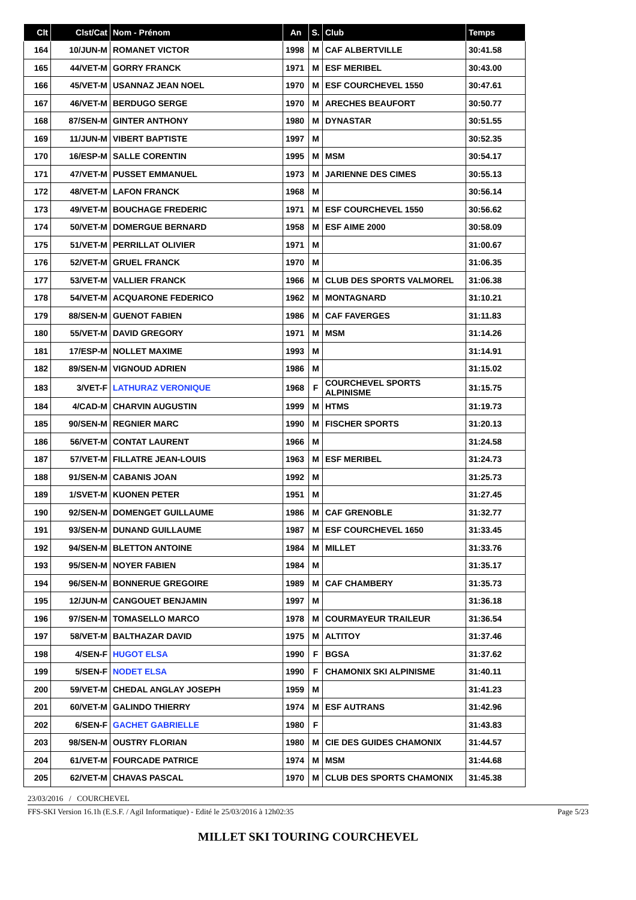| Clt | Clst/Cat | Nom - Prénom | An | S. | Club | Temps |
| --- | --- | --- | --- | --- | --- | --- |
| 164 | 10/JUN-M | ROMANET VICTOR | 1998 | M | CAF ALBERTVILLE | 30:41.58 |
| 165 | 44/VET-M | GORRY FRANCK | 1971 | M | ESF MERIBEL | 30:43.00 |
| 166 | 45/VET-M | USANNAZ JEAN NOEL | 1970 | M | ESF COURCHEVEL 1550 | 30:47.61 |
| 167 | 46/VET-M | BERDUGO SERGE | 1970 | M | ARECHES BEAUFORT | 30:50.77 |
| 168 | 87/SEN-M | GINTER ANTHONY | 1980 | M | DYNASTAR | 30:51.55 |
| 169 | 11/JUN-M | VIBERT BAPTISTE | 1997 | M | | 30:52.35 |
| 170 | 16/ESP-M | SALLE CORENTIN | 1995 | M | MSM | 30:54.17 |
| 171 | 47/VET-M | PUSSET EMMANUEL | 1973 | M | JARIENNE DES CIMES | 30:55.13 |
| 172 | 48/VET-M | LAFON FRANCK | 1968 | M | | 30:56.14 |
| 173 | 49/VET-M | BOUCHAGE FREDERIC | 1971 | M | ESF COURCHEVEL 1550 | 30:56.62 |
| 174 | 50/VET-M | DOMERGUE BERNARD | 1958 | M | ESF AIME 2000 | 30:58.09 |
| 175 | 51/VET-M | PERRILLAT OLIVIER | 1971 | M | | 31:00.67 |
| 176 | 52/VET-M | GRUEL FRANCK | 1970 | M | | 31:06.35 |
| 177 | 53/VET-M | VALLIER FRANCK | 1966 | M | CLUB DES SPORTS VALMOREL | 31:06.38 |
| 178 | 54/VET-M | ACQUARONE FEDERICO | 1962 | M | MONTAGNARD | 31:10.21 |
| 179 | 88/SEN-M | GUENOT FABIEN | 1986 | M | CAF FAVERGES | 31:11.83 |
| 180 | 55/VET-M | DAVID GREGORY | 1971 | M | MSM | 31:14.26 |
| 181 | 17/ESP-M | NOLLET MAXIME | 1993 | M | | 31:14.91 |
| 182 | 89/SEN-M | VIGNOUD ADRIEN | 1986 | M | | 31:15.02 |
| 183 | 3/VET-F | LATHURAZ VERONIQUE | 1968 | F | COURCHEVEL SPORTS ALPINISME | 31:15.75 |
| 184 | 4/CAD-M | CHARVIN AUGUSTIN | 1999 | M | HTMS | 31:19.73 |
| 185 | 90/SEN-M | REGNIER MARC | 1990 | M | FISCHER SPORTS | 31:20.13 |
| 186 | 56/VET-M | CONTAT LAURENT | 1966 | M | | 31:24.58 |
| 187 | 57/VET-M | FILLATRE JEAN-LOUIS | 1963 | M | ESF MERIBEL | 31:24.73 |
| 188 | 91/SEN-M | CABANIS JOAN | 1992 | M | | 31:25.73 |
| 189 | 1/SVET-M | KUONEN PETER | 1951 | M | | 31:27.45 |
| 190 | 92/SEN-M | DOMENGET GUILLAUME | 1986 | M | CAF GRENOBLE | 31:32.77 |
| 191 | 93/SEN-M | DUNAND GUILLAUME | 1987 | M | ESF COURCHEVEL 1650 | 31:33.45 |
| 192 | 94/SEN-M | BLETTON ANTOINE | 1984 | M | MILLET | 31:33.76 |
| 193 | 95/SEN-M | NOYER FABIEN | 1984 | M | | 31:35.17 |
| 194 | 96/SEN-M | BONNERUE GREGOIRE | 1989 | M | CAF CHAMBERY | 31:35.73 |
| 195 | 12/JUN-M | CANGOUET BENJAMIN | 1997 | M | | 31:36.18 |
| 196 | 97/SEN-M | TOMASELLO MARCO | 1978 | M | COURMAYEUR TRAILEUR | 31:36.54 |
| 197 | 58/VET-M | BALTHAZAR DAVID | 1975 | M | ALTITOY | 31:37.46 |
| 198 | 4/SEN-F | HUGOT ELSA | 1990 | F | BGSA | 31:37.62 |
| 199 | 5/SEN-F | NODET ELSA | 1990 | F | CHAMONIX SKI ALPINISME | 31:40.11 |
| 200 | 59/VET-M | CHEDAL ANGLAY JOSEPH | 1959 | M | | 31:41.23 |
| 201 | 60/VET-M | GALINDO THIERRY | 1974 | M | ESF AUTRANS | 31:42.96 |
| 202 | 6/SEN-F | GACHET GABRIELLE | 1980 | F | | 31:43.83 |
| 203 | 98/SEN-M | OUSTRY FLORIAN | 1980 | M | CIE DES GUIDES CHAMONIX | 31:44.57 |
| 204 | 61/VET-M | FOURCADE PATRICE | 1974 | M | MSM | 31:44.68 |
| 205 | 62/VET-M | CHAVAS PASCAL | 1970 | M | CLUB DES SPORTS CHAMONIX | 31:45.38 |
23/03/2016 / COURCHEVEL
FFS-SKI Version 16.1h (E.S.F. / Agil Informatique) - Edité le 25/03/2016 à 12h02:35 Page 5/23
MILLET SKI TOURING COURCHEVEL